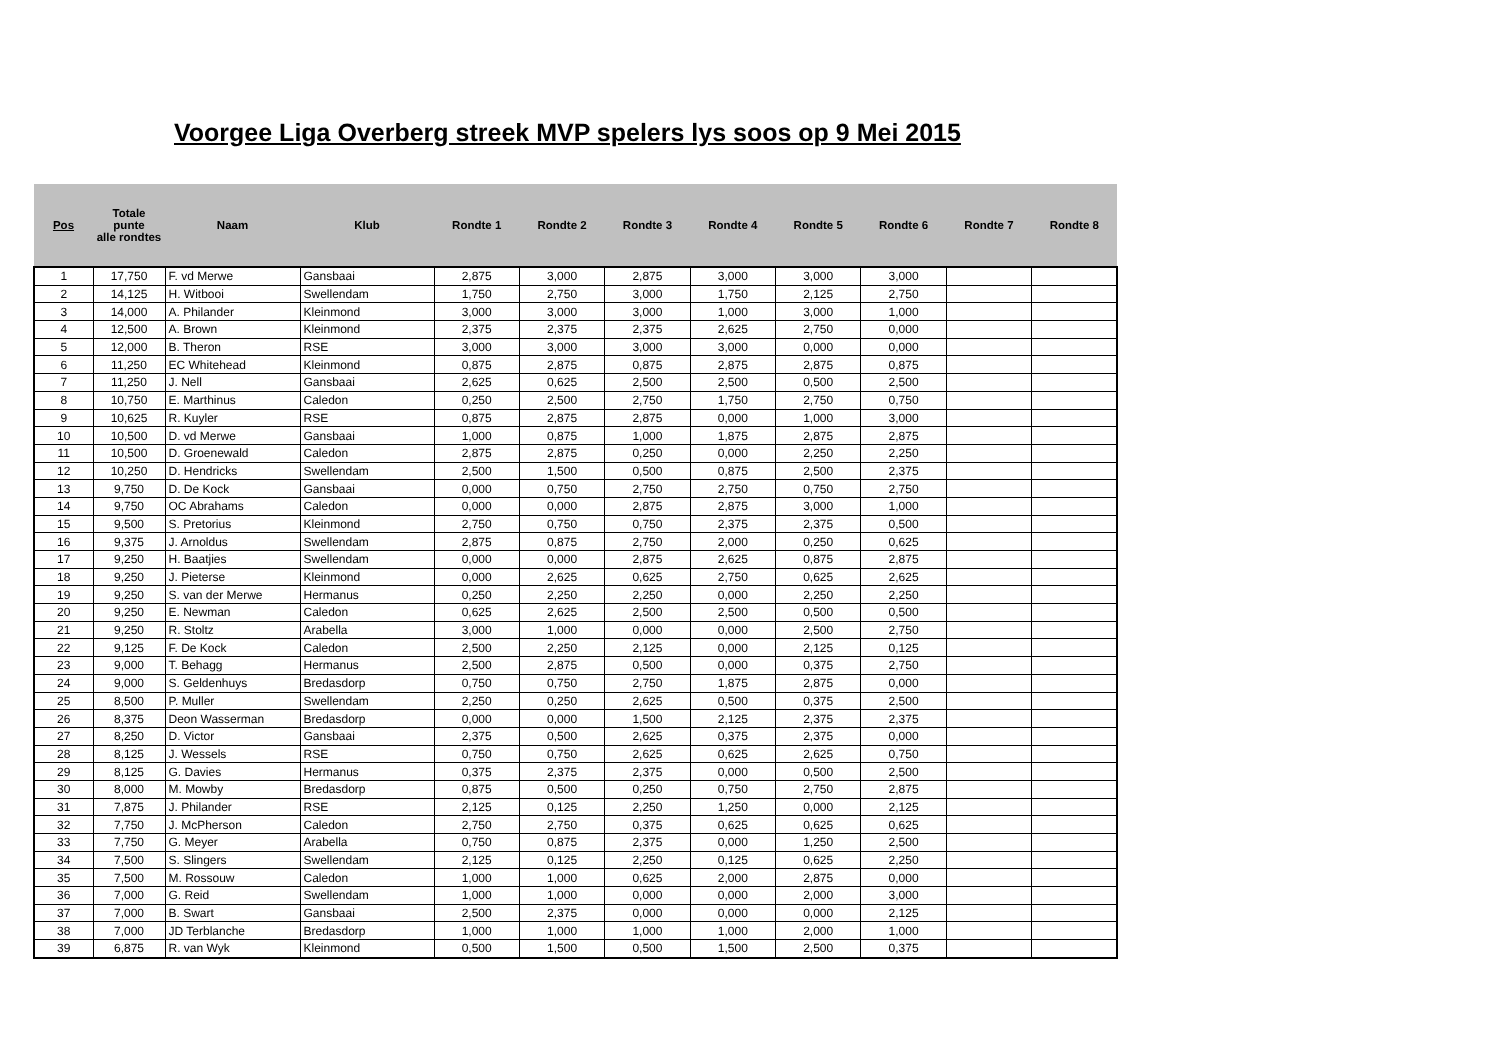Voorgee Liga Overberg streek MVP spelers lys soos op 9 Mei 2015
| Pos | Totale punte alle rondtes | Naam | Klub | Rondte 1 | Rondte 2 | Rondte 3 | Rondte 4 | Rondte 5 | Rondte 6 | Rondte 7 | Rondte 8 |
| --- | --- | --- | --- | --- | --- | --- | --- | --- | --- | --- | --- |
| 1 | 17,750 | F. vd Merwe | Gansbaai | 2,875 | 3,000 | 2,875 | 3,000 | 3,000 | 3,000 | | |
| 2 | 14,125 | H. Witbooi | Swellendam | 1,750 | 2,750 | 3,000 | 1,750 | 2,125 | 2,750 | | |
| 3 | 14,000 | A. Philander | Kleinmond | 3,000 | 3,000 | 3,000 | 1,000 | 3,000 | 1,000 | | |
| 4 | 12,500 | A. Brown | Kleinmond | 2,375 | 2,375 | 2,375 | 2,625 | 2,750 | 0,000 | | |
| 5 | 12,000 | B. Theron | RSE | 3,000 | 3,000 | 3,000 | 3,000 | 0,000 | 0,000 | | |
| 6 | 11,250 | EC Whitehead | Kleinmond | 0,875 | 2,875 | 0,875 | 2,875 | 2,875 | 0,875 | | |
| 7 | 11,250 | J. Nell | Gansbaai | 2,625 | 0,625 | 2,500 | 2,500 | 0,500 | 2,500 | | |
| 8 | 10,750 | E. Marthinus | Caledon | 0,250 | 2,500 | 2,750 | 1,750 | 2,750 | 0,750 | | |
| 9 | 10,625 | R. Kuyler | RSE | 0,875 | 2,875 | 2,875 | 0,000 | 1,000 | 3,000 | | |
| 10 | 10,500 | D. vd Merwe | Gansbaai | 1,000 | 0,875 | 1,000 | 1,875 | 2,875 | 2,875 | | |
| 11 | 10,500 | D. Groenewald | Caledon | 2,875 | 2,875 | 0,250 | 0,000 | 2,250 | 2,250 | | |
| 12 | 10,250 | D. Hendricks | Swellendam | 2,500 | 1,500 | 0,500 | 0,875 | 2,500 | 2,375 | | |
| 13 | 9,750 | D. De Kock | Gansbaai | 0,000 | 0,750 | 2,750 | 2,750 | 0,750 | 2,750 | | |
| 14 | 9,750 | OC Abrahams | Caledon | 0,000 | 0,000 | 2,875 | 2,875 | 3,000 | 1,000 | | |
| 15 | 9,500 | S. Pretorius | Kleinmond | 2,750 | 0,750 | 0,750 | 2,375 | 2,375 | 0,500 | | |
| 16 | 9,375 | J. Arnoldus | Swellendam | 2,875 | 0,875 | 2,750 | 2,000 | 0,250 | 0,625 | | |
| 17 | 9,250 | H. Baatjies | Swellendam | 0,000 | 0,000 | 2,875 | 2,625 | 0,875 | 2,875 | | |
| 18 | 9,250 | J. Pieterse | Kleinmond | 0,000 | 2,625 | 0,625 | 2,750 | 0,625 | 2,625 | | |
| 19 | 9,250 | S. van der Merwe | Hermanus | 0,250 | 2,250 | 2,250 | 0,000 | 2,250 | 2,250 | | |
| 20 | 9,250 | E. Newman | Caledon | 0,625 | 2,625 | 2,500 | 2,500 | 0,500 | 0,500 | | |
| 21 | 9,250 | R. Stoltz | Arabella | 3,000 | 1,000 | 0,000 | 0,000 | 2,500 | 2,750 | | |
| 22 | 9,125 | F. De Kock | Caledon | 2,500 | 2,250 | 2,125 | 0,000 | 2,125 | 0,125 | | |
| 23 | 9,000 | T. Behagg | Hermanus | 2,500 | 2,875 | 0,500 | 0,000 | 0,375 | 2,750 | | |
| 24 | 9,000 | S. Geldenhuys | Bredasdorp | 0,750 | 0,750 | 2,750 | 1,875 | 2,875 | 0,000 | | |
| 25 | 8,500 | P. Muller | Swellendam | 2,250 | 0,250 | 2,625 | 0,500 | 0,375 | 2,500 | | |
| 26 | 8,375 | Deon Wasserman | Bredasdorp | 0,000 | 0,000 | 1,500 | 2,125 | 2,375 | 2,375 | | |
| 27 | 8,250 | D. Victor | Gansbaai | 2,375 | 0,500 | 2,625 | 0,375 | 2,375 | 0,000 | | |
| 28 | 8,125 | J. Wessels | RSE | 0,750 | 0,750 | 2,625 | 0,625 | 2,625 | 0,750 | | |
| 29 | 8,125 | G. Davies | Hermanus | 0,375 | 2,375 | 2,375 | 0,000 | 0,500 | 2,500 | | |
| 30 | 8,000 | M. Mowby | Bredasdorp | 0,875 | 0,500 | 0,250 | 0,750 | 2,750 | 2,875 | | |
| 31 | 7,875 | J. Philander | RSE | 2,125 | 0,125 | 2,250 | 1,250 | 0,000 | 2,125 | | |
| 32 | 7,750 | J. McPherson | Caledon | 2,750 | 2,750 | 0,375 | 0,625 | 0,625 | 0,625 | | |
| 33 | 7,750 | G. Meyer | Arabella | 0,750 | 0,875 | 2,375 | 0,000 | 1,250 | 2,500 | | |
| 34 | 7,500 | S. Slingers | Swellendam | 2,125 | 0,125 | 2,250 | 0,125 | 0,625 | 2,250 | | |
| 35 | 7,500 | M. Rossouw | Caledon | 1,000 | 1,000 | 0,625 | 2,000 | 2,875 | 0,000 | | |
| 36 | 7,000 | G. Reid | Swellendam | 1,000 | 1,000 | 0,000 | 0,000 | 2,000 | 3,000 | | |
| 37 | 7,000 | B. Swart | Gansbaai | 2,500 | 2,375 | 0,000 | 0,000 | 0,000 | 2,125 | | |
| 38 | 7,000 | JD Terblanche | Bredasdorp | 1,000 | 1,000 | 1,000 | 1,000 | 2,000 | 1,000 | | |
| 39 | 6,875 | R. van Wyk | Kleinmond | 0,500 | 1,500 | 0,500 | 1,500 | 2,500 | 0,375 | | |